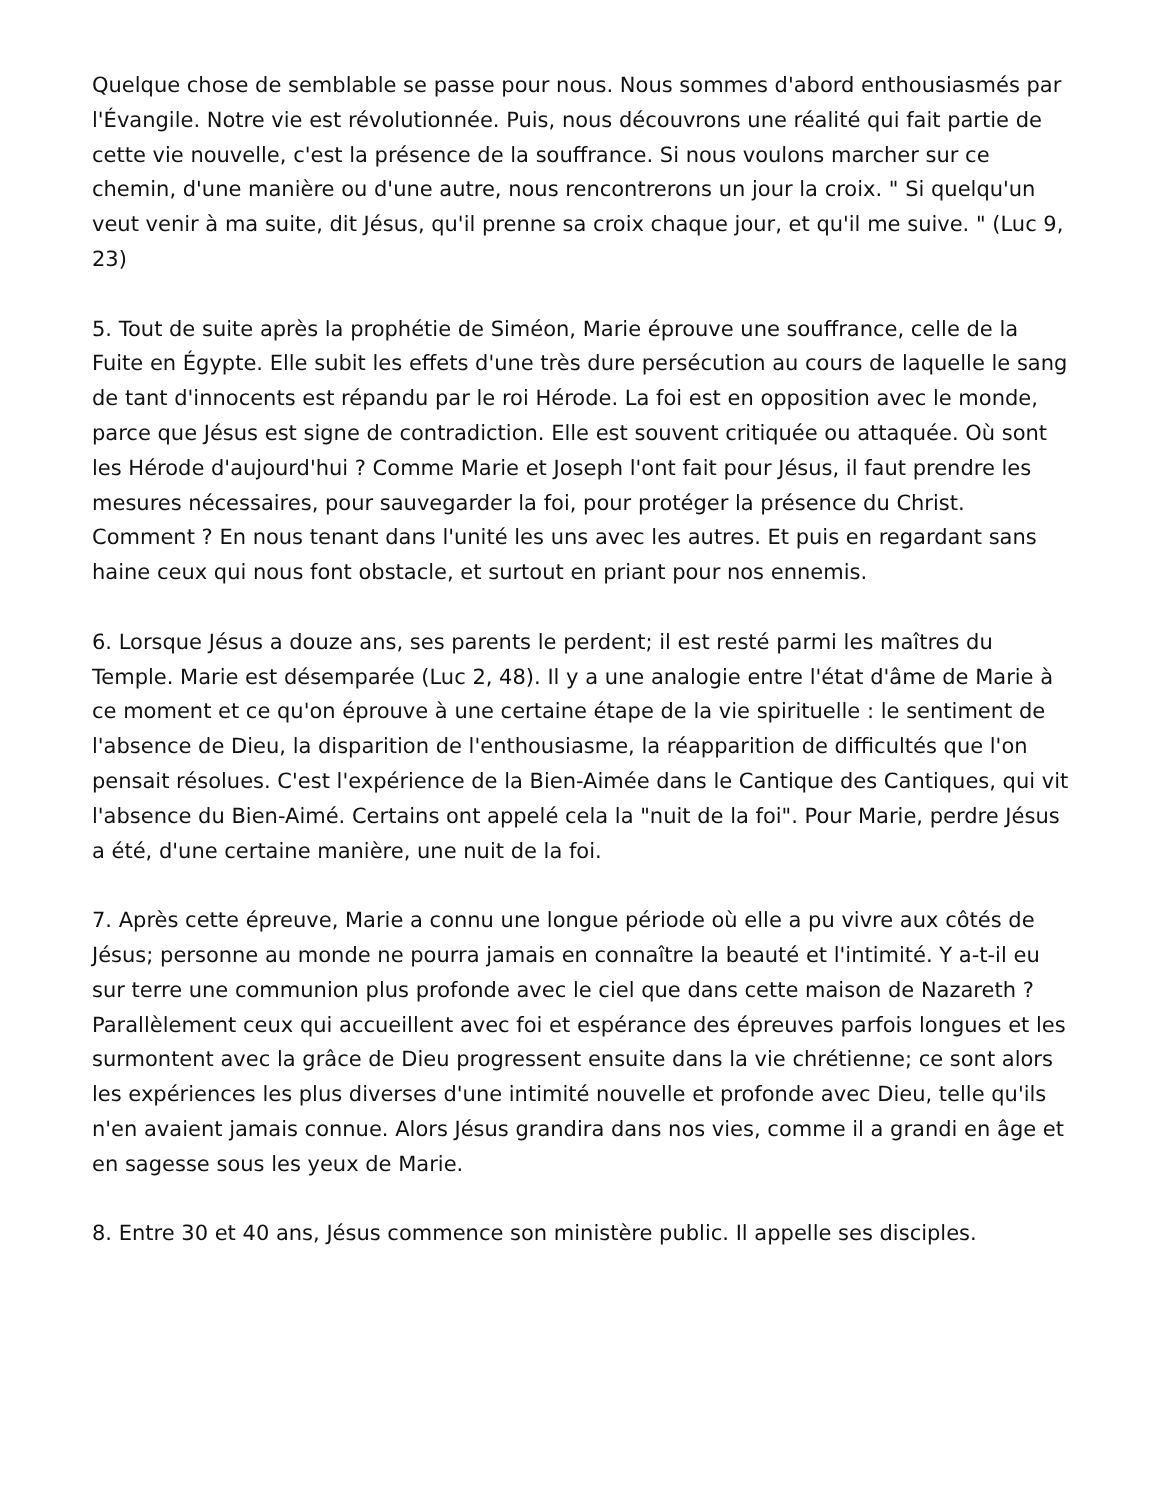Quelque chose de semblable se passe pour nous. Nous sommes d'abord enthousiasmés par l'Évangile. Notre vie est révolutionnée. Puis, nous découvrons une réalité qui fait partie de cette vie nouvelle, c'est la présence de la souffrance. Si nous voulons marcher sur ce chemin, d'une manière ou d'une autre, nous rencontrerons un jour la croix. " Si quelqu'un veut venir à ma suite, dit Jésus, qu'il prenne sa croix chaque jour, et qu'il me suive. " (Luc 9, 23)
5. Tout de suite après la prophétie de Siméon, Marie éprouve une souffrance, celle de la Fuite en Égypte. Elle subit les effets d'une très dure persécution au cours de laquelle le sang de tant d'innocents est répandu par le roi Hérode. La foi est en opposition avec le monde, parce que Jésus est signe de contradiction. Elle est souvent critiquée ou attaquée. Où sont les Hérode d'aujourd'hui ? Comme Marie et Joseph l'ont fait pour Jésus, il faut prendre les mesures nécessaires, pour sauvegarder la foi, pour protéger la présence du Christ. Comment ? En nous tenant dans l'unité les uns avec les autres. Et puis en regardant sans haine ceux qui nous font obstacle, et surtout en priant pour nos ennemis.
6. Lorsque Jésus a douze ans, ses parents le perdent; il est resté parmi les maîtres du Temple. Marie est désemparée (Luc 2, 48). Il y a une analogie entre l'état d'âme de Marie à ce moment et ce qu'on éprouve à une certaine étape de la vie spirituelle : le sentiment de l'absence de Dieu, la disparition de l'enthousiasme, la réapparition de difficultés que l'on pensait résolues. C'est l'expérience de la Bien-Aimée dans le Cantique des Cantiques, qui vit l'absence du Bien-Aimé. Certains ont appelé cela la "nuit de la foi". Pour Marie, perdre Jésus a été, d'une certaine manière, une nuit de la foi.
7. Après cette épreuve, Marie a connu une longue période où elle a pu vivre aux côtés de Jésus; personne au monde ne pourra jamais en connaître la beauté et l'intimité. Y a-t-il eu sur terre une communion plus profonde avec le ciel que dans cette maison de Nazareth ? Parallèlement ceux qui accueillent avec foi et espérance des épreuves parfois longues et les surmontent avec la grâce de Dieu progressent ensuite dans la vie chrétienne; ce sont alors les expériences les plus diverses d'une intimité nouvelle et profonde avec Dieu, telle qu'ils n'en avaient jamais connue. Alors Jésus grandira dans nos vies, comme il a grandi en âge et en sagesse sous les yeux de Marie.
8. Entre 30 et 40 ans, Jésus commence son ministère public. Il appelle ses disciples.